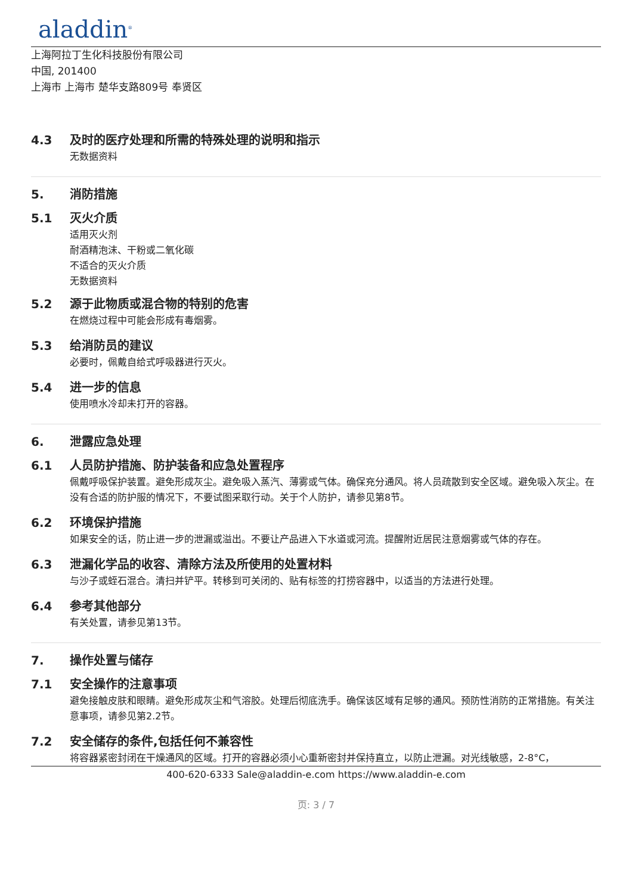aladdin<sup>®</sup>
上海阿拉丁生化科技股份有限公司
中国, 201400
上海市 上海市 楚华支路809号 奉贤区
4.3 及时的医疗处理和所需的特殊处理的说明和指示
无数据资料
5. 消防措施
5.1 灭火介质
适用灭火剂
耐酒精泡沫、干粉或二氧化碳
不适合的灭火介质
无数据资料
5.2 源于此物质或混合物的特别的危害
在燃烧过程中可能会形成有毒烟雾。
5.3 给消防员的建议
必要时，佩戴自给式呼吸器进行灭火。
5.4 进一步的信息
使用喷水冷却未打开的容器。
6. 泄露应急处理
6.1 人员防护措施、防护装备和应急处置程序
佩戴呼吸保护装置。避免形成灰尘。避免吸入蒸汽、薄雾或气体。确保充分通风。将人员疏散到安全区域。避免吸入灰尘。在没有合适的防护服的情况下，不要试图采取行动。关于个人防护，请参见第8节。
6.2 环境保护措施
如果安全的话，防止进一步的泄漏或溢出。不要让产品进入下水道或河流。提醒附近居民注意烟雾或气体的存在。
6.3 泄漏化学品的收容、清除方法及所使用的处置材料
与沙子或蛭石混合。清扫并铲平。转移到可关闭的、贴有标签的打捞容器中，以适当的方法进行处理。
6.4 参考其他部分
有关处置，请参见第13节。
7. 操作处置与储存
7.1 安全操作的注意事项
避免接触皮肤和眼睛。避免形成灰尘和气溶胶。处理后彻底洗手。确保该区域有足够的通风。预防性消防的正常措施。有关注意事项，请参见第2.2节。
7.2 安全储存的条件,包括任何不兼容性
将容器紧密封闭在干燥通风的区域。打开的容器必须小心重新密封并保持直立，以防止泄漏。对光线敏感，2-8°C，
400-620-6333 Sale@aladdin-e.com https://www.aladdin-e.com
页: 3 / 7